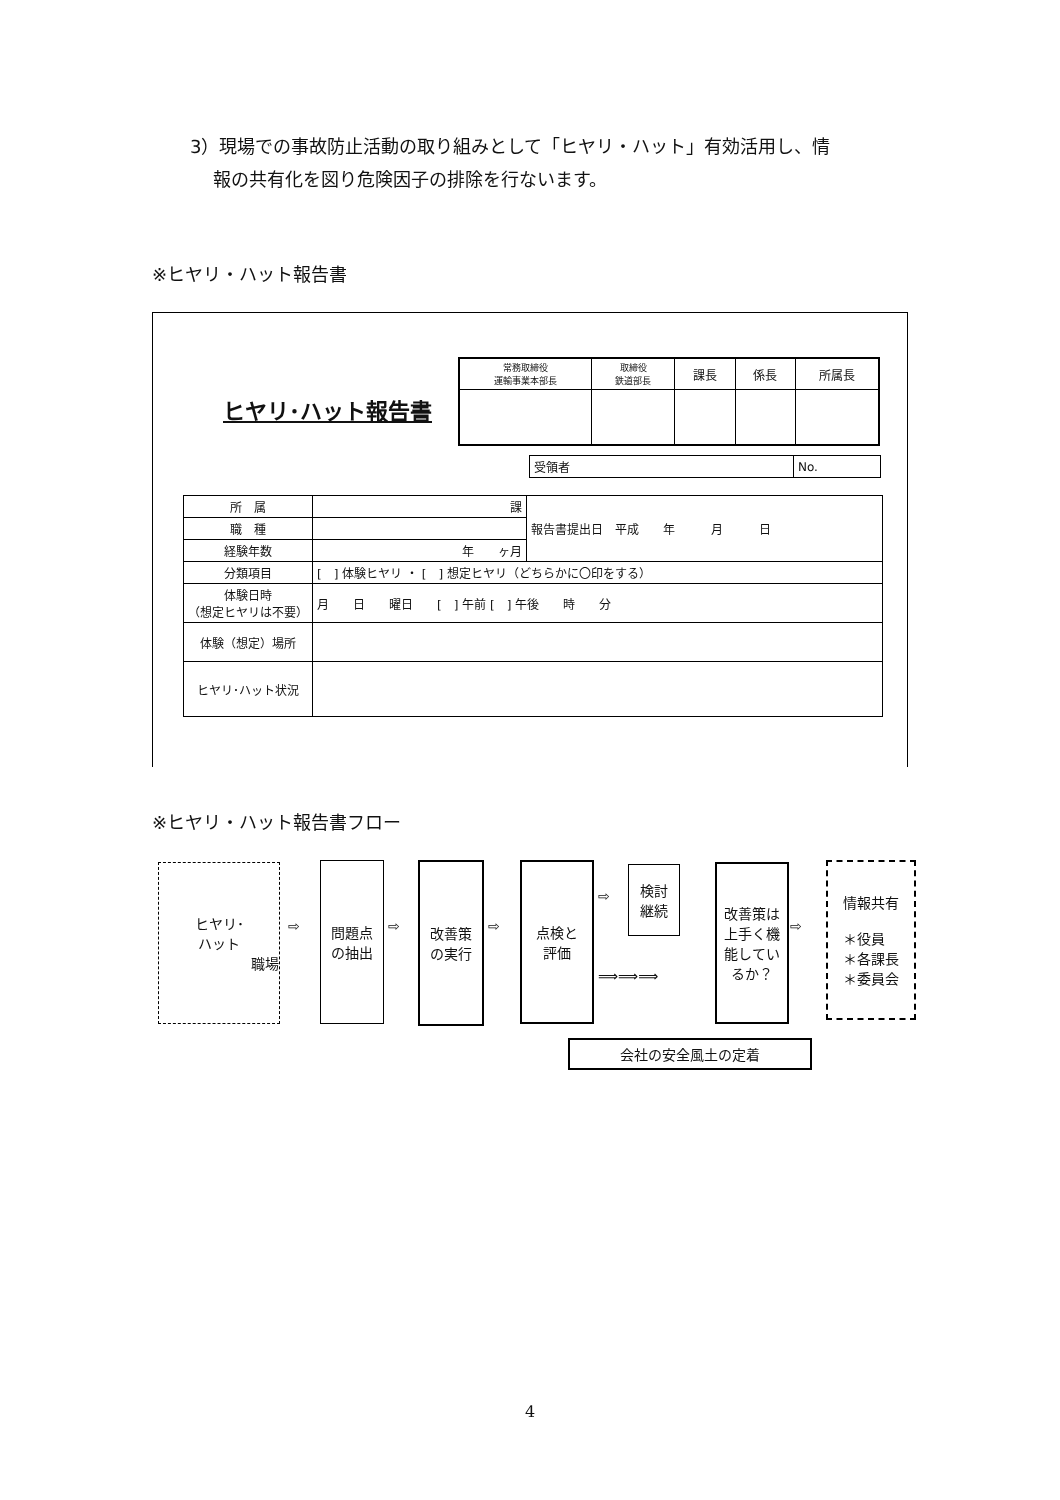3）現場での事故防止活動の取り組みとして「ヒヤリ・ハット」有効活用し、情
報の共有化を図り危険因子の排除を行ないます。
※ヒヤリ・ハット報告書
ヒヤリ･ハット報告書
| 常務取締役 運輸事業本部長 | 取締役 鉄道部長 | 課長 | 係長 | 所属長 |
| 受領者 | No. |
| 所 属 | 課 | 報告書提出日 平成 年 月 日 |
| 職 種 | | |
| 経験年数 | 年 ヶ月 | |
| 分類項目 | [ ] 体験ヒヤリ ・ [ ] 想定ヒヤリ（どちらかに〇印をする） | |
| 体験日時 （想定ヒヤリは不要） | 月 日 曜日 [ ] 午前 [ ] 午後 時 分 | |
| 体験（想定）場所 | | |
| ヒヤリ･ハット状況 | | |
※ヒヤリ・ハット報告書フロー
ヒヤリ･
ハット
職場
⇨
問題点
の抽出
⇨
改善策
の実行
⇨
点検と
評価
⇨
検討
継続
⟹⟹⟹
改善策は
上手く機
能してい
るか？
⇨
情報共有
＊役員
＊各課長
＊委員会
会社の安全風土の定着
4